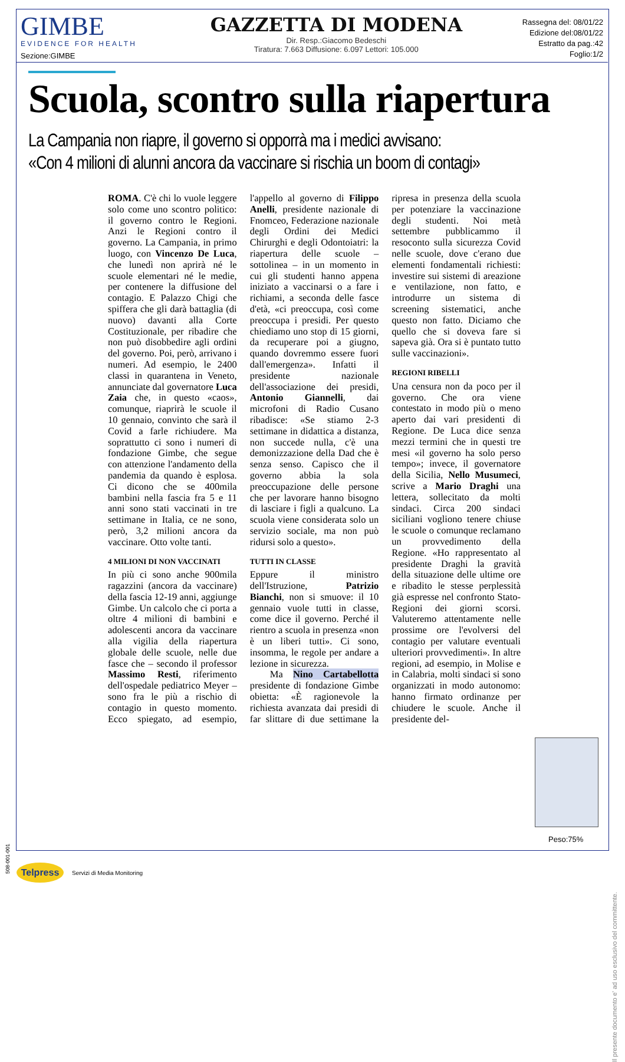GIMBE
EVIDENCE FOR HEALTH
Sezione:GIMBE
GAZZETTA DI MODENA
Dir. Resp.:Giacomo Bedeschi
Tiratura: 7.663 Diffusione: 6.097 Lettori: 105.000
Rassegna del: 08/01/22
Edizione del:08/01/22
Estratto da pag.:42
Foglio:1/2
Scuola, scontro sulla riapertura
La Campania non riapre, il governo si opporrà ma i medici avvisano:
«Con 4 milioni di alunni ancora da vaccinare si rischia un boom di contagi»
ROMA. C'è chi lo vuole leggere solo come uno scontro politico: il governo contro le Regioni. Anzi le Regioni contro il governo. La Campania, in primo luogo, con Vincenzo De Luca, che lunedì non aprirà né le scuole elementari né le medie, per contenere la diffusione del contagio. E Palazzo Chigi che spiffera che gli darà battaglia (di nuovo) davanti alla Corte Costituzionale, per ribadire che non può disobbedire agli ordini del governo. Poi, però, arrivano i numeri. Ad esempio, le 2400 classi in quarantena in Veneto, annunciate dal governatore Luca Zaia che, in questo «caos», comunque, riaprirà le scuole il 10 gennaio, convinto che sarà il Covid a farle richiudere. Ma soprattutto ci sono i numeri di fondazione Gimbe, che segue con attenzione l'andamento della pandemia da quando è esplosa. Ci dicono che se 400mila bambini nella fascia fra 5 e 11 anni sono stati vaccinati in tre settimane in Italia, ce ne sono, però, 3,2 milioni ancora da vaccinare. Otto volte tanti.
4 MILIONI DI NON VACCINATI
In più ci sono anche 900mila ragazzini (ancora da vaccinare) della fascia 12-19 anni, aggiunge Gimbe. Un calcolo che ci porta a oltre 4 milioni di bambini e adolescenti ancora da vaccinare alla vigilia della riapertura globale delle scuole, nelle due fasce che – secondo il professor Massimo Resti, riferimento dell'ospedale pediatrico Meyer – sono fra le più a rischio di contagio in questo momento. Ecco spiegato, ad esempio, l'appello al governo di Filippo Anelli, presidente nazionale di Fnomceo, Federazione nazionale degli Ordini dei Medici Chirurghi e degli Odontoiatri: la riapertura delle scuole – sottolinea – in un momento in cui gli studenti hanno appena iniziato a vaccinarsi o a fare i richiami, a seconda delle fasce d'età, «ci preoccupa, così come preoccupa i presidi. Per questo chiediamo uno stop di 15 giorni, da recuperare poi a giugno, quando dovremmo essere fuori dall'emergenza». Infatti il presidente nazionale dell'associazione dei presidi, Antonio Giannelli, dai microfoni di Radio Cusano ribadisce: «Se stiamo 2-3 settimane in didattica a distanza, non succede nulla, c'è una demonizzazione della Dad che è senza senso. Capisco che il governo abbia la sola preoccupazione delle persone che per lavorare hanno bisogno di lasciare i figli a qualcuno. La scuola viene considerata solo un servizio sociale, ma non può ridursi solo a questo».
TUTTI IN CLASSE
Eppure il ministro dell'Istruzione, Patrizio Bianchi, non si smuove: il 10 gennaio vuole tutti in classe, come dice il governo. Perché il rientro a scuola in presenza «non è un liberi tutti». Ci sono, insomma, le regole per andare a lezione in sicurezza.
Ma Nino Cartabellotta presidente di fondazione Gimbe obietta: «È ragionevole la richiesta avanzata dai presidi di far slittare di due settimane la ripresa in presenza della scuola per potenziare la vaccinazione degli studenti. Noi metà settembre pubblicammo il resoconto sulla sicurezza Covid nelle scuole, dove c'erano due elementi fondamentali richiesti: investire sui sistemi di areazione e ventilazione, non fatto, e introdurre un sistema di screening sistematici, anche questo non fatto. Diciamo che quello che si doveva fare si sapeva già. Ora si è puntato tutto sulle vaccinazioni».
REGIONI RIBELLI
Una censura non da poco per il governo. Che ora viene contestato in modo più o meno aperto dai vari presidenti di Regione. De Luca dice senza mezzi termini che in questi tre mesi «il governo ha solo perso tempo»; invece, il governatore della Sicilia, Nello Musumeci, scrive a Mario Draghi una lettera, sollecitato da molti sindaci. Circa 200 sindaci siciliani vogliono tenere chiuse le scuole o comunque reclamano un provvedimento della Regione. «Ho rappresentato al presidente Draghi la gravità della situazione delle ultime ore e ribadito le stesse perplessità già espresse nel confronto Stato-Regioni dei giorni scorsi. Valuteremo attentamente nelle prossime ore l'evolversi del contagio per valutare eventuali ulteriori provvedimenti». In altre regioni, ad esempio, in Molise e in Calabria, molti sindaci si sono organizzati in modo autonomo: hanno firmato ordinanze per chiudere le scuole. Anche il presidente del-
Peso:75%
Il presente documento e' ad uso esclusivo del committente.
508-001-001
Telpress
Servizi di Media Monitoring